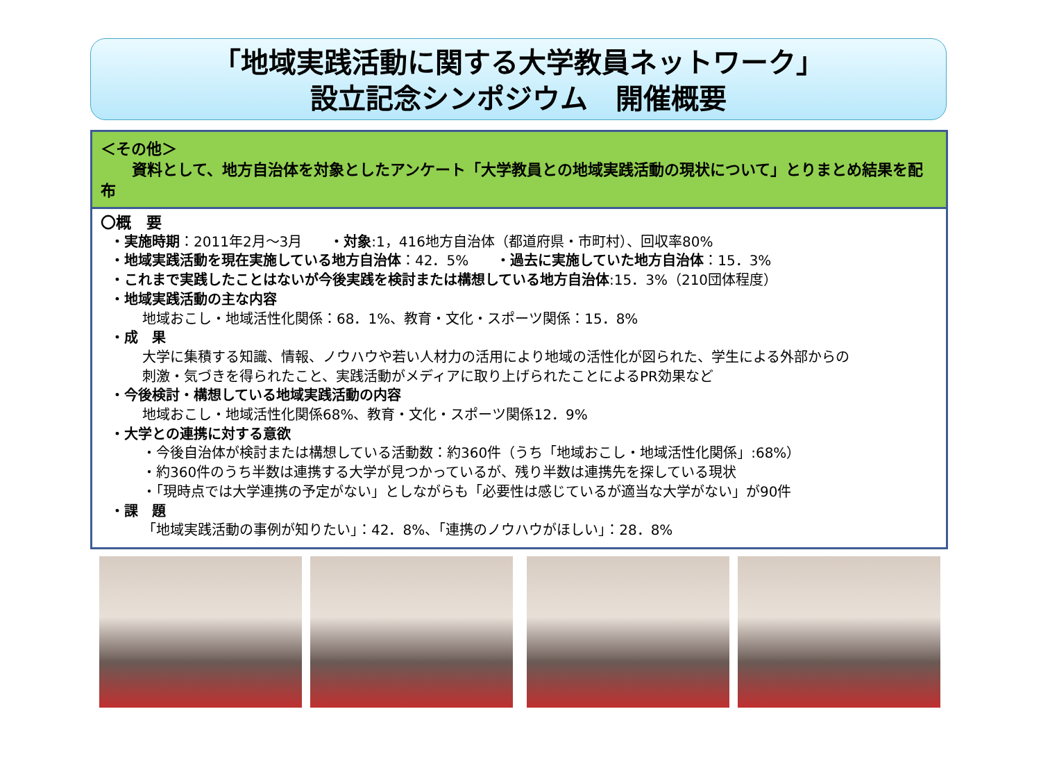「地域実践活動に関する大学教員ネットワーク」
設立記念シンポジウム　開催概要
＜その他＞
資料として、地方自治体を対象としたアンケート「大学教員との地域実践活動の現状について」とりまとめ結果を配布
〇概　要
・実施時期：2011年2月～3月　　・対象:1，416地方自治体（都道府県・市町村）、回収率80%
・地域実践活動を現在実施している地方自治体：42．5%　　・過去に実施していた地方自治体：15．3%
・これまで実践したことはないが今後実践を検討または構想している地方自治体:15．3%（210団体程度）
・地域実践活動の主な内容
地域おこし・地域活性化関係：68．1%、教育・文化・スポーツ関係：15．8%
・成　果
大学に集積する知識、情報、ノウハウや若い人材力の活用により地域の活性化が図られた、学生による外部からの
刺激・気づきを得られたこと、実践活動がメディアに取り上げられたことによるPR効果など
・今後検討・構想している地域実践活動の内容
地域おこし・地域活性化関係68%、教育・文化・スポーツ関係12．9%
・大学との連携に対する意欲
・今後自治体が検討または構想している活動数：約360件（うち「地域おこし・地域活性化関係」:68%）
・約360件のうち半数は連携する大学が見つかっているが、残り半数は連携先を探している現状
・「現時点では大学連携の予定がない」としながらも「必要性は感じているが適当な大学がない」が90件
・課　題
「地域実践活動の事例が知りたい」：42．8%、「連携のノウハウがほしい」：28．8%